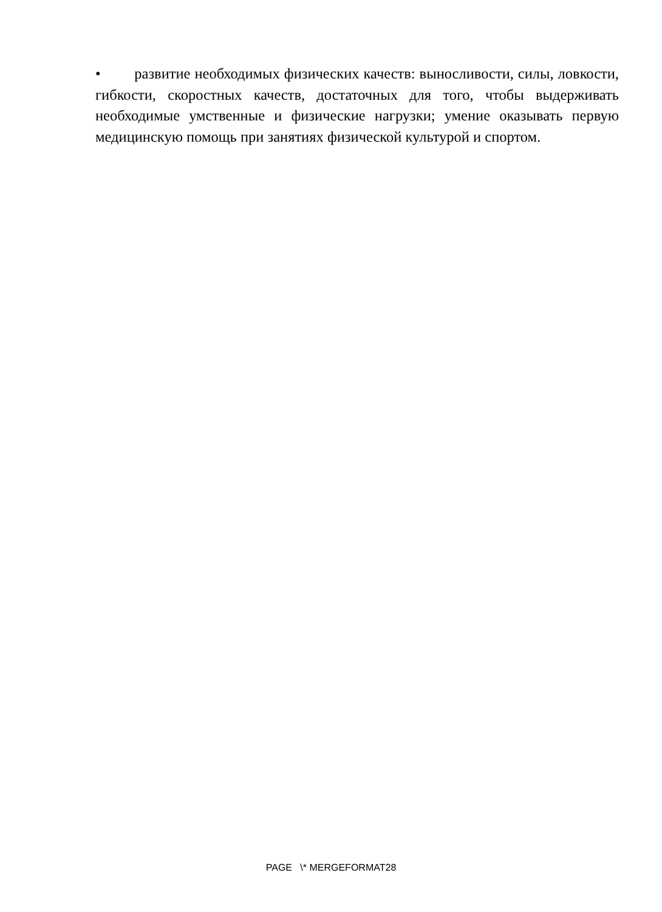• развитие необходимых физических качеств: выносливости, силы, ловкости, гибкости, скоростных качеств, достаточных для того, чтобы выдерживать необходимые умственные и физические нагрузки; умение оказывать первую медицинскую помощь при занятиях физической культурой и спортом.
PAGE \* MERGEFORMAT28